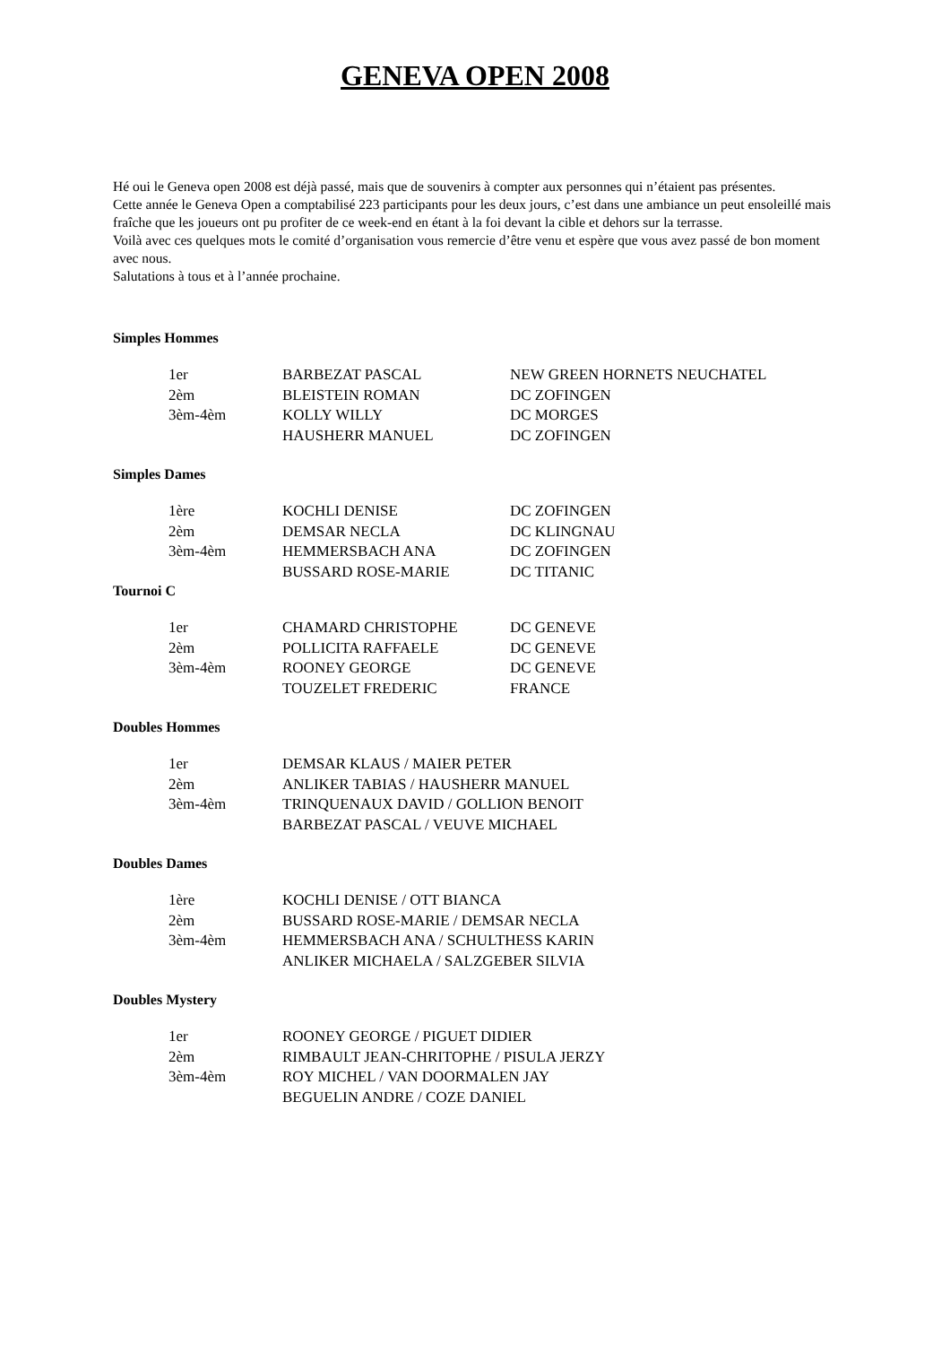GENEVA OPEN 2008
Hé oui le Geneva open 2008 est déjà passé, mais que de souvenirs à compter aux personnes qui n’étaient pas présentes.
Cette année le Geneva Open a comptabilisé 223 participants pour les deux jours, c’est dans une ambiance un peut ensoleillé mais fraîche que les joueurs ont pu profiter de ce week-end en étant à la foi devant la cible et dehors sur la terrasse.
Voilà avec ces quelques mots le comité d’organisation vous remercie d’être venu et espère que vous avez passé de bon moment avec nous.
Salutations à tous et à l’année prochaine.
Simples Hommes
| 1er | BARBEZAT PASCAL | NEW GREEN HORNETS NEUCHATEL |
| 2èm | BLEISTEIN ROMAN | DC ZOFINGEN |
| 3èm-4èm | KOLLY WILLY | DC MORGES |
| | HAUSHERR MANUEL | DC ZOFINGEN |
Simples Dames
| 1ère | KOCHLI DENISE | DC ZOFINGEN |
| 2èm | DEMSAR NECLA | DC KLINGNAU |
| 3èm-4èm | HEMMERSBACH ANA | DC ZOFINGEN |
| | BUSSARD ROSE-MARIE | DC TITANIC |
Tournoi C
| 1er | CHAMARD CHRISTOPHE | DC GENEVE |
| 2èm | POLLICITA RAFFAELE | DC GENEVE |
| 3èm-4èm | ROONEY GEORGE | DC GENEVE |
| | TOUZELET FREDERIC | FRANCE |
Doubles Hommes
| 1er | DEMSAR KLAUS / MAIER PETER |
| 2èm | ANLIKER TABIAS / HAUSHERR MANUEL |
| 3èm-4èm | TRINQUENAUX DAVID / GOLLION BENOIT |
| | BARBEZAT PASCAL / VEUVE MICHAEL |
Doubles Dames
| 1ère | KOCHLI DENISE / OTT BIANCA |
| 2èm | BUSSARD ROSE-MARIE / DEMSAR NECLA |
| 3èm-4èm | HEMMERSBACH ANA / SCHULTHESS KARIN |
| | ANLIKER MICHAELA / SALZGEBER SILVIA |
Doubles Mystery
| 1er | ROONEY GEORGE / PIGUET DIDIER |
| 2èm | RIMBAULT JEAN-CHRITOPHE / PISULA JERZY |
| 3èm-4èm | ROY MICHEL / VAN DOORMALEN JAY |
| | BEGUELIN ANDRE / COZE DANIEL |